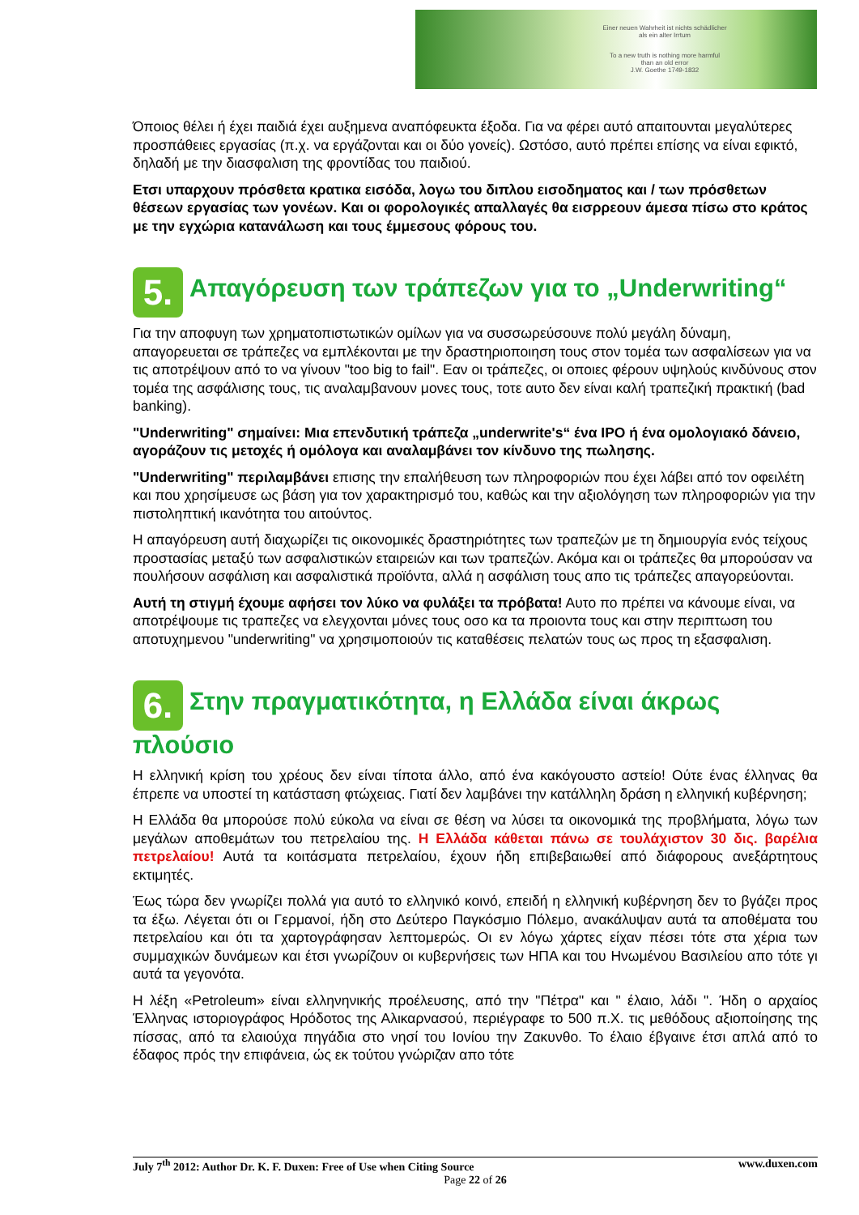Einer neuen Wahrheit ist nichts schädlicher
als ein alter Irrtum
To a new truth is nothing more harmful
than an old error
J.W. Goethe 1749-1832
Όποιος θέλει ή έχει παιδιά έχει αυξημενα αναπόφευκτα έξοδα. Για να φέρει αυτό απαιτουνται μεγαλύτερες προσπάθειες εργασίας (π.χ. να εργάζονται και οι δύο γονείς). Ωστόσο, αυτό πρέπει επίσης να είναι εφικτό, δηλαδή με την διασφαλιση της φροντίδας του παιδιού.
Ετσι υπαρχουν πρόσθετα κρατικα εισόδα, λογω του διπλου εισοδηματος και / των πρόσθετων θέσεων εργασίας των γονέων. Και οι φορολογικές απαλλαγές θα εισρρεουν άμεσα πίσω στο κράτος με την εγχώρια κατανάλωση και τους έμμεσους φόρους του.
5. Απαγόρευση των τράπεζων για το „Underwriting“
Για την αποφυγη των χρηματοπιστωτικών ομίλων για να συσσωρεύσουνε πολύ μεγάλη δύναμη, απαγορευεται σε τράπεζες να εμπλέκονται με την δραστηριοποιηση τους στον τομέα των ασφαλίσεων για να τις αποτρέψουν από το να γίνουν "too big to fail". Εαν οι τράπεζες, οι οποιες φέρουν υψηλούς κινδύνους στον τομέα της ασφάλισης τους, τις αναλαμβανουν μονες τους, τοτε αυτο δεν είναι καλή τραπεζική πρακτική (bad banking).
"Underwriting" σημαίνει: Μια επενδυτική τράπεζα „underwrite's“ ένα IPO ή ένα ομολογιακό δάνειο, αγοράζουν τις μετοχές ή ομόλογα και αναλαμβάνει τον κίνδυνο της πωλησης.
"Underwriting" περιλαμβάνει επισης την επαλήθευση των πληροφοριών που έχει λάβει από τον οφειλέτη και που χρησίμευσε ως βάση για τον χαρακτηρισμό του, καθώς και την αξιολόγηση των πληροφοριών για την πιστοληπτική ικανότητα του αιτούντος.
Η απαγόρευση αυτή διαχωρίζει τις οικονομικές δραστηριότητες των τραπεζών με τη δημιουργία ενός τείχους προστασίας μεταξύ των ασφαλιστικών εταιρειών και των τραπεζών. Ακόμα και οι τράπεζες θα μπορούσαν να πουλήσουν ασφάλιση και ασφαλιστικά προϊόντα, αλλά η ασφάλιση τους απο τις τράπεζες απαγορεύονται.
Αυτή τη στιγμή έχουμε αφήσει τον λύκο να φυλάξει τα πρόβατα! Αυτο πο πρέπει να κάνουμε είναι, να αποτρέψουμε τις τραπεζες να ελεγχονται μόνες τους οσο κα τα προιοντα τους και στην περιπτωση του αποτυχημενου "underwriting" να χρησιμοποιούν τις καταθέσεις πελατών τους ως προς τη εξασφαλιση.
6. Στην πραγματικότητα, η Ελλάδα είναι άκρως πλούσιο
Η ελληνική κρίση του χρέους δεν είναι τίποτα άλλο, από ένα κακόγουστο αστείο! Ούτε ένας έλληνας θα έπρεπε να υποστεί τη κατάσταση φτώχειας. Γιατί δεν λαμβάνει την κατάλληλη δράση η ελληνική κυβέρνηση;
Η Ελλάδα θα μπορούσε πολύ εύκολα να είναι σε θέση να λύσει τα οικονομικά της προβλήματα, λόγω των μεγάλων αποθεμάτων του πετρελαίου της. Η Ελλάδα κάθεται πάνω σε τουλάχιστον 30 δις. βαρέλια πετρελαίου! Αυτά τα κοιτάσματα πετρελαίου, έχουν ήδη επιβεβαιωθεί από διάφορους ανεξάρτητους εκτιμητές.
Έως τώρα δεν γνωρίζει πολλά για αυτό το ελληνικό κοινό, επειδή η ελληνική κυβέρνηση δεν το βγάζει προς τα έξω. Λέγεται ότι οι Γερμανοί, ήδη στο Δεύτερο Παγκόσμιο Πόλεμο, ανακάλυψαν αυτά τα αποθέματα του πετρελαίου και ότι τα χαρτογράφησαν λεπτομερώς. Οι εν λόγω χάρτες είχαν πέσει τότε στα χέρια των συμμαχικών δυνάμεων και έτσι γνωρίζουν οι κυβερνήσεις των ΗΠΑ και του Ηνωμένου Βασιλείου απο τότε γι αυτά τα γεγονότα.
Η λέξη «Petroleum» είναι ελληνηνικής προέλευσης, από την "Πέτρα" και " έλαιο, λάδι ". Ήδη ο αρχαίος Έλληνας ιστοριογράφος Ηρόδοτος της Αλικαρνασού, περιέγραφε το 500 π.Χ. τις μεθόδους αξιοποίησης της πίσσας, από τα ελαιούχα πηγάδια στο νησί του Ιονίου την Ζακυνθο. Το έλαιο έβγαινε έτσι απλά από το έδαφος πρός την επιφάνεια, ώς εκ τούτου γνώριζαν απο τότε
www.duxen.com July 7<sup>th</sup> 2012: Author Dr. K. F. Duxen: Free of Use when Citing Source
Page 22 of 26